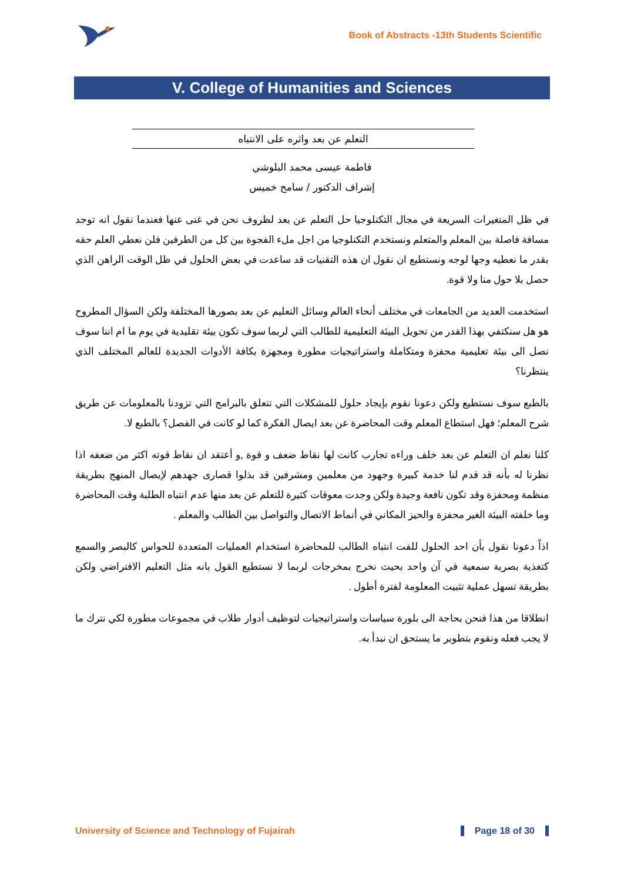Book of Abstracts -13th Students Scientific
V. College of Humanities and Sciences
التعلم عن بعد واثره على الانتباه
فاطمة عيسى محمد البلوشي
إشراف الدكتور / سامح خميس
في ظل المتغيرات السريعة في مجال التكنلوجيا حل التعلم عن بعد لظروف نحن في غنى عنها فعندما نقول انه توجد مسافة فاصلة بين المعلم والمتعلم ونستخدم التكنلوجيا من اجل ملء الفجوة بين كل من الطرفين فلن نعطي العلم حقه بقدر ما نعطيه وجها لوجه ونستطيع ان نقول ان هذه التقنيات قد ساعدت في بعض الحلول في ظل الوقت الراهن الذي حصل بلا حول منا ولا قوة.
استخدمت العديد من الجامعات في مختلف أنحاء العالم وسائل التعليم عن بعد بصورها المختلفة ولكن السؤال المطروح هو هل سنكتفي بهذا القدر من تحويل البيئة التعليمية للطالب التي لربما سوف تكون بيئة تقليدية في يوم ما ام اننا سوف نصل الى بيئة تعليمية محفزة ومتكاملة واستراتيجيات مطورة ومجهزة بكافة الأدوات الجديدة للعالم المختلف الذي ينتظرنا؟
بالطبع سوف نستطيع ولكن دعونا نقوم بإيجاد حلول للمشكلات التي تتعلق بالبرامج التي تزودنا بالمعلومات عن طريق شرح المعلم؛ فهل استطاع المعلم وقت المحاضرة عن بعد ايصال الفكرة كما لو كانت في الفصل؟ بالطبع لا.
كلنا نعلم ان التعلم عن بعد خلف وراءه تجارب كانت لها نقاط ضعف و قوة ,و أعتقد ان نقاط قوته اكثر من ضعفه اذا نظرنا له بأنه قد قدم لنا خدمة كبيرة وجهود من معلمين ومشرفين قد بذلوا قصارى جهدهم لإيصال المنهج بطريقة منظمة ومحفزة وقد تكون نافعة وجيدة ولكن وجدت معوقات كثيرة للتعلم عن بعد منها عدم انتباه الطلبة وقت المحاضرة وما خلفته البيئة الغير محفزة والحيز المكاني في أنماط الاتصال والتواصل بين الطالب والمعلم .
اذاً دعونا نقول بأن احد الحلول للفت انتباه الطالب للمحاضرة استخدام العمليات المتعددة للحواس كالبصر والسمع كتغذية بصرية سمعية في آن واحد بحيث نخرج بمخرجات لربما لا نستطيع القول بانه مثل التعليم الافتراضي ولكن بطريقة تسهل عملية تثبيت المعلومة لفترة أطول .
انطلاقا من هذا فنحن بحاجة الى بلورة سياسات واستراتيجيات لتوظيف أدوار طلاب في مجموعات مطورة لكي نترك ما لا يجب فعله ونقوم بتطوير ما يستحق ان نبدأ به.
University of Science and Technology of Fujairah Page 18 of 30